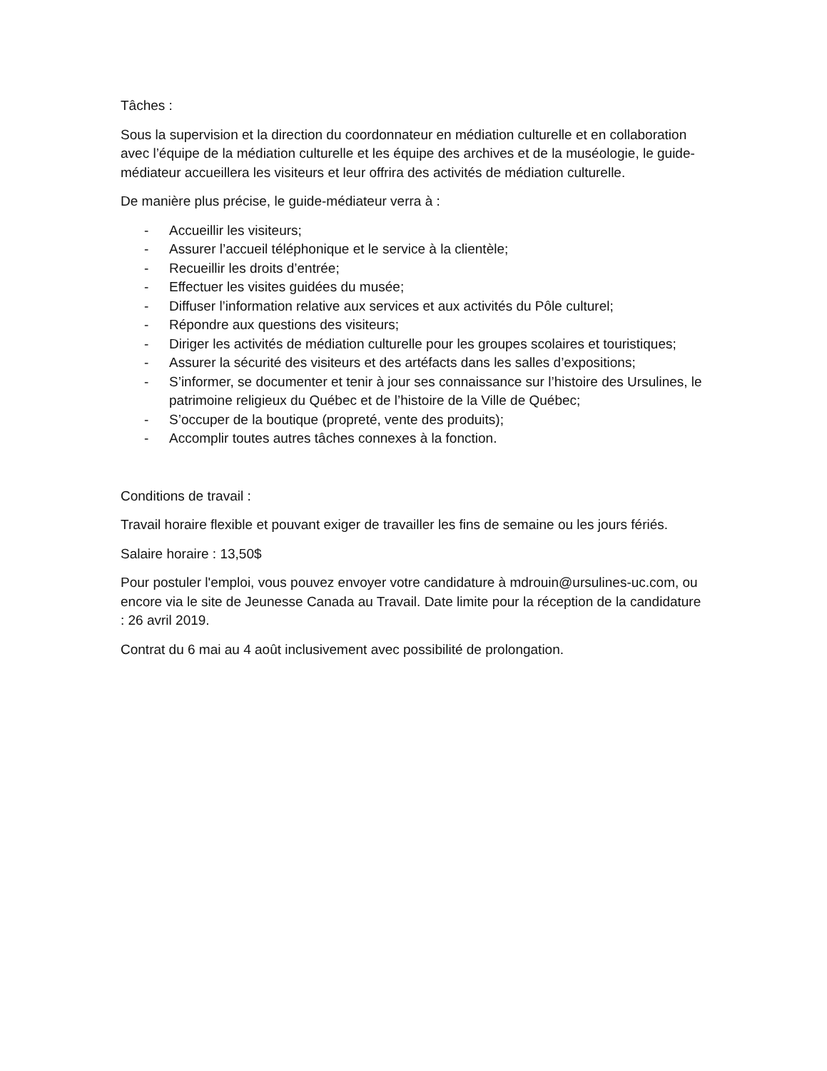Tâches :
Sous la supervision et la direction du coordonnateur en médiation culturelle et en collaboration avec l’équipe de la médiation culturelle et les équipe des archives et de la muséologie, le guide-médiateur accueillera les visiteurs et leur offrira des activités de médiation culturelle.
De manière plus précise, le guide-médiateur verra à :
- Accueillir les visiteurs;
- Assurer l’accueil téléphonique et le service à la clientèle;
- Recueillir les droits d’entrée;
- Effectuer les visites guidées du musée;
- Diffuser l’information relative aux services et aux activités du Pôle culturel;
- Répondre aux questions des visiteurs;
- Diriger les activités de médiation culturelle pour les groupes scolaires et touristiques;
- Assurer la sécurité des visiteurs et des artéfacts dans les salles d’expositions;
- S’informer, se documenter et tenir à jour ses connaissance sur l’histoire des Ursulines, le patrimoine religieux du Québec et de l’histoire de la Ville de Québec;
- S’occuper de la boutique (propreté, vente des produits);
- Accomplir toutes autres tâches connexes à la fonction.
Conditions de travail :
Travail horaire flexible et pouvant exiger de travailler les fins de semaine ou les jours fériés.
Salaire horaire : 13,50$
Pour postuler l'emploi, vous pouvez envoyer votre candidature à mdrouin@ursulines-uc.com, ou encore via le site de Jeunesse Canada au Travail. Date limite pour la réception de la candidature : 26 avril 2019.
Contrat du 6 mai au 4 août inclusivement avec possibilité de prolongation.